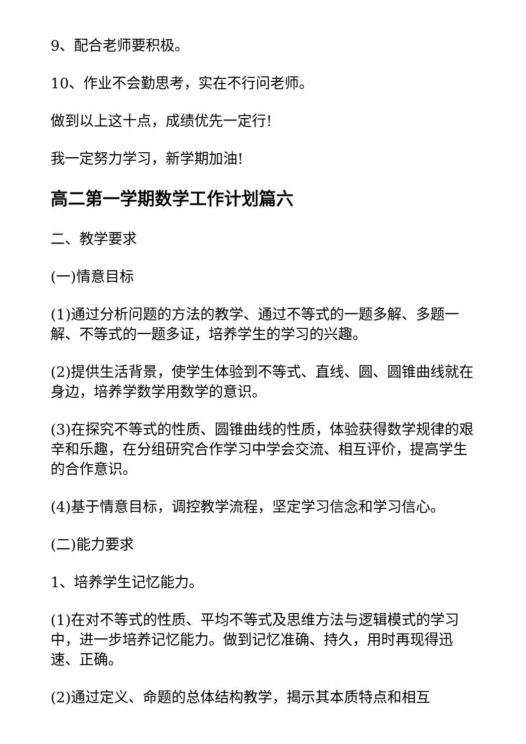9、配合老师要积极。
10、作业不会勤思考，实在不行问老师。
做到以上这十点，成绩优先一定行!
我一定努力学习，新学期加油!
高二第一学期数学工作计划篇六
二、教学要求
(一)情意目标
(1)通过分析问题的方法的教学、通过不等式的一题多解、多题一解、不等式的一题多证，培养学生的学习的兴趣。
(2)提供生活背景，使学生体验到不等式、直线、圆、圆锥曲线就在身边，培养学数学用数学的意识。
(3)在探究不等式的性质、圆锥曲线的性质，体验获得数学规律的艰辛和乐趣，在分组研究合作学习中学会交流、相互评价，提高学生的合作意识。
(4)基于情意目标，调控教学流程，坚定学习信念和学习信心。
(二)能力要求
1、培养学生记忆能力。
(1)在对不等式的性质、平均不等式及思维方法与逻辑模式的学习中，进一步培养记忆能力。做到记忆准确、持久，用时再现得迅速、正确。
(2)通过定义、命题的总体结构教学，揭示其本质特点和相互